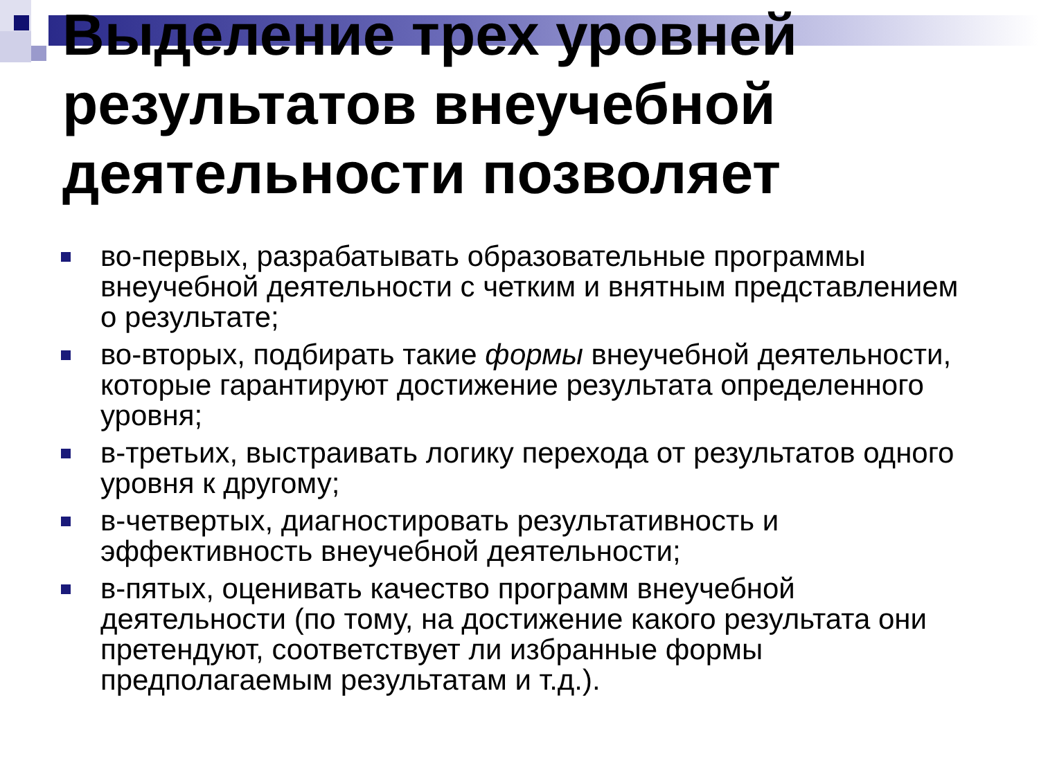Выделение трех уровней результатов внеучебной деятельности позволяет
во-первых, разрабатывать образовательные программы внеучебной деятельности с четким и внятным представлением о результате;
во-вторых, подбирать такие формы внеучебной деятельности, которые гарантируют достижение результата определенного уровня;
в-третьих, выстраивать логику перехода от результатов одного уровня к другому;
в-четвертых, диагностировать результативность и эффективность внеучебной деятельности;
в-пятых, оценивать качество программ внеучебной деятельности (по тому, на достижение какого результата они претендуют, соответствует ли избранные формы предполагаемым результатам и т.д.).